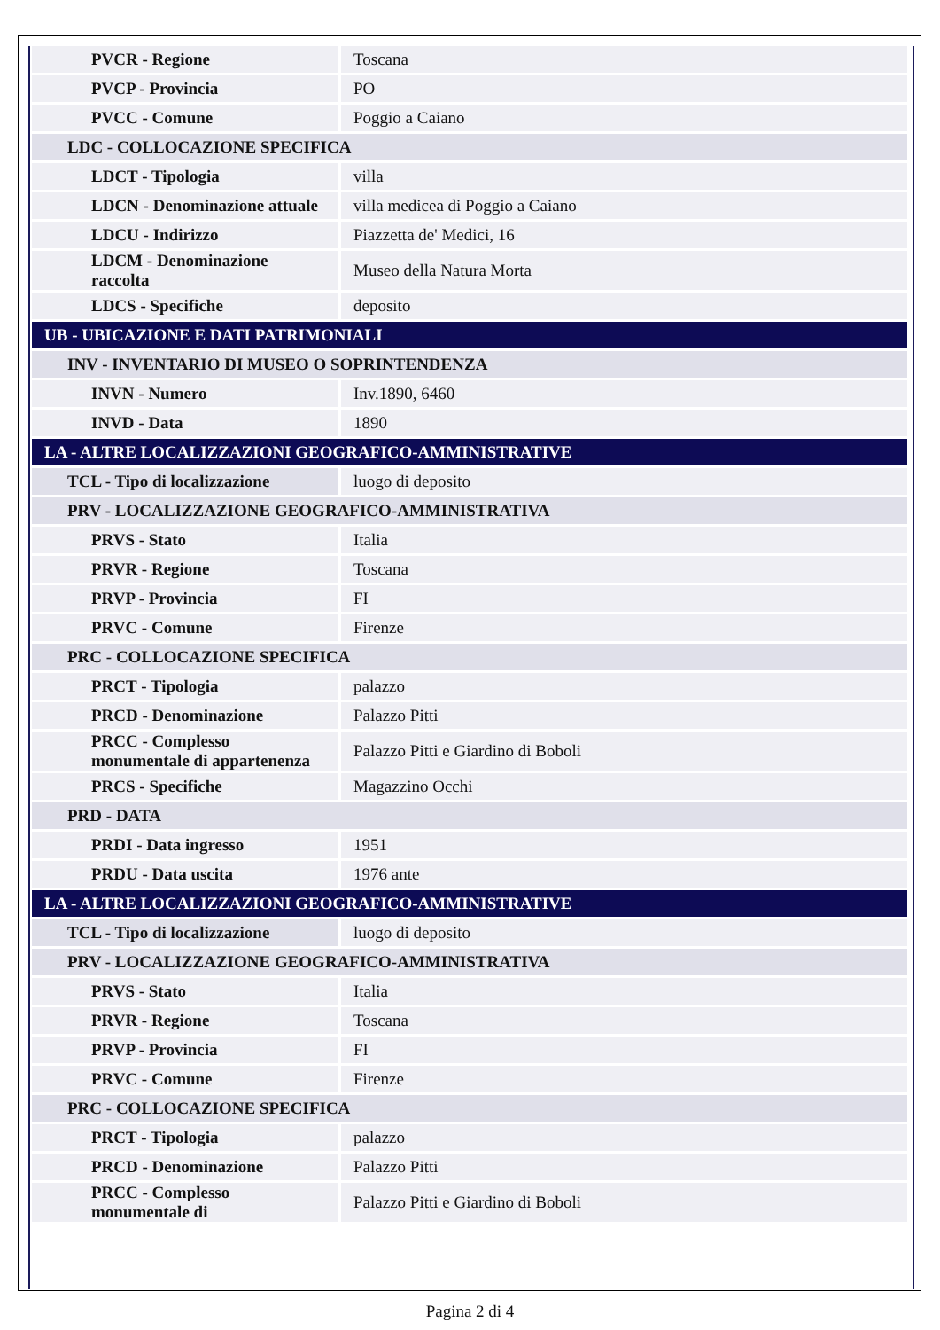| PVCR - Regione | Toscana |
| PVCP - Provincia | PO |
| PVCC - Comune | Poggio a Caiano |
| LDC - COLLOCAZIONE SPECIFICA | |
| LDCT - Tipologia | villa |
| LDCN - Denominazione attuale | villa medicea di Poggio a Caiano |
| LDCU - Indirizzo | Piazzetta de' Medici, 16 |
| LDCM - Denominazione raccolta | Museo della Natura Morta |
| LDCS - Specifiche | deposito |
| UB - UBICAZIONE E DATI PATRIMONIALI | |
| INV - INVENTARIO DI MUSEO O SOPRINTENDENZA | |
| INVN - Numero | Inv.1890, 6460 |
| INVD - Data | 1890 |
| LA - ALTRE LOCALIZZAZIONI GEOGRAFICO-AMMINISTRATIVE | |
| TCL - Tipo di localizzazione | luogo di deposito |
| PRV - LOCALIZZAZIONE GEOGRAFICO-AMMINISTRATIVA | |
| PRVS - Stato | Italia |
| PRVR - Regione | Toscana |
| PRVP - Provincia | FI |
| PRVC - Comune | Firenze |
| PRC - COLLOCAZIONE SPECIFICA | |
| PRCT - Tipologia | palazzo |
| PRCD - Denominazione | Palazzo Pitti |
| PRCC - Complesso monumentale di appartenenza | Palazzo Pitti e Giardino di Boboli |
| PRCS - Specifiche | Magazzino Occhi |
| PRD - DATA | |
| PRDI - Data ingresso | 1951 |
| PRDU - Data uscita | 1976 ante |
| LA - ALTRE LOCALIZZAZIONI GEOGRAFICO-AMMINISTRATIVE | |
| TCL - Tipo di localizzazione | luogo di deposito |
| PRV - LOCALIZZAZIONE GEOGRAFICO-AMMINISTRATIVA | |
| PRVS - Stato | Italia |
| PRVR - Regione | Toscana |
| PRVP - Provincia | FI |
| PRVC - Comune | Firenze |
| PRC - COLLOCAZIONE SPECIFICA | |
| PRCT - Tipologia | palazzo |
| PRCD - Denominazione | Palazzo Pitti |
| PRCC - Complesso monumentale di | Palazzo Pitti e Giardino di Boboli |
Pagina 2 di 4